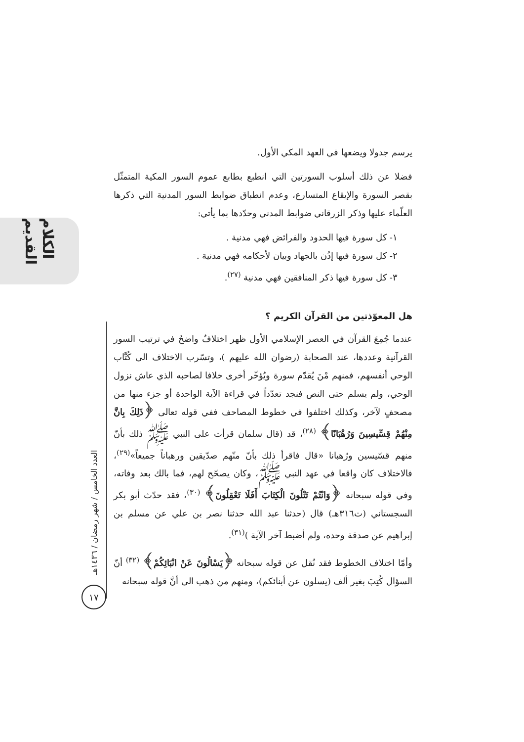الكلام القديم
العدد الخامس / شهر رمضان / ١٤٣٦هـ
١٧
يرسم جدولا ويضعها في العهد المكي الأول.
فضلا عن ذلك أسلوب السورتين التي انطبع بطابع عموم السور المكية المتمثّل بقصر السورة والإيقاع المتسارع، وعدم انطباق ضوابط السور المدنية التي ذكرها العلّماء عليها وذكر الزرقاني ضوابط المدني وحدّدها بما يأتي:
١- كل سورة فيها الحدود والفرائض فهي مدنية .
٢- كل سورة فيها إذُن بالجهاد وبيان لأحكامه فهي مدنية .
٣- كل سورة فيها ذكر المنافقين فهي مدنية <sup>(٢٧)</sup>.
هل المعوّذتين من القرآن الكريم ؟
عندما جُمِعَ القرآن في العصر الإسلامي الأول ظهر اختلافٌ واضحٌ في ترتيب السور القرآنية وعددها، عند الصحابة (رضوان الله عليهم )، وتسّرب الاختلاف الى كُتَّاب الوحي أنفسهم، فمنهم مْنَ يُقدّم سورة ويُؤخّر أخرى خلافا لصاحبه الذي عاش نزول الوحي، ولم يسلم حتى النص فنجد تعدّداً في قراءة الآية الواحدة أو جزء منها من مصحفٍ لآخر، وكذلك اختلفوا في خطوط المصاحف ففي قوله تعالى ﴿ذَلِكَ بِانَّ مِنْهُمْ قِسِّيسِينَ وَرُهْبَانًا﴾ <sup>(٢٨)</sup>، قد (قال سلمان قرأت على النبي ﷺ ذلك بأنّ منهم قسّيسين ورُهبانا «قال فاقرأ ذلك بأنّ منّهم صدّيقين ورهباناً جميعاً»<sup>(٢٩)</sup>، فالاختلاف كان واقعا في عهد النبي ﷺ، وكان يصحّح لهم، فما بالك بعد وفاته، وفي قوله سبحانه ﴿وَانْتُمْ تَتْلُونَ الْكِتَابَ أَفَلَا تَعْقِلُونَ﴾ <sup>(٣٠)</sup>، فقد حدّث أبو بكر السجستاني (ت٣١٦هـ) قال (حدثنا عبد الله حدثنا نصر بن علي عن مسلم بن إبراهيم عن صدقة وحده، ولم أضبط آخر الآية )<sup>(٣١)</sup>.
وأمّا اختلاف الخطوط فقد نُقل عن قوله سبحانه ﴿يَسْالُونَ عَنْ انْبَائِكُمْ﴾ <sup>(٣٢)</sup> أنّ السؤال كُتِبَ بغير ألف (يسلون عن أبنائكم)، ومنهم من ذهب الى أنَّ قوله سبحانه